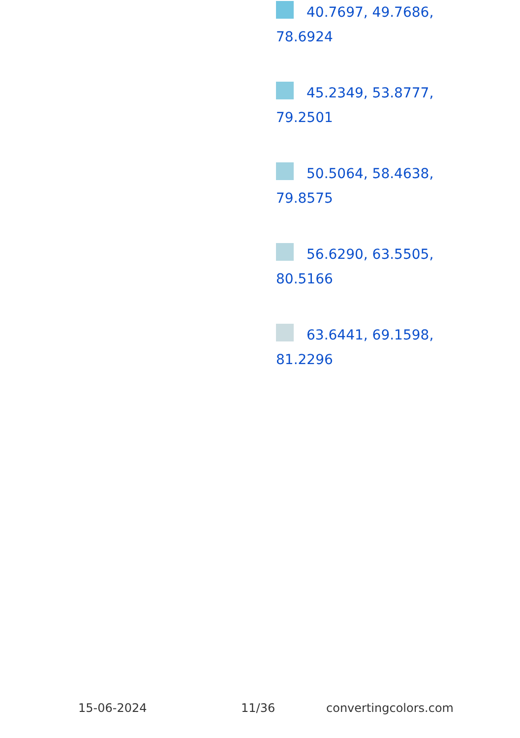40.7697, 49.7686, 78.6924
45.2349, 53.8777, 79.2501
50.5064, 58.4638, 79.8575
56.6290, 63.5505, 80.5166
63.6441, 69.1598, 81.2296
15-06-2024 11/36 convertingcolors.com